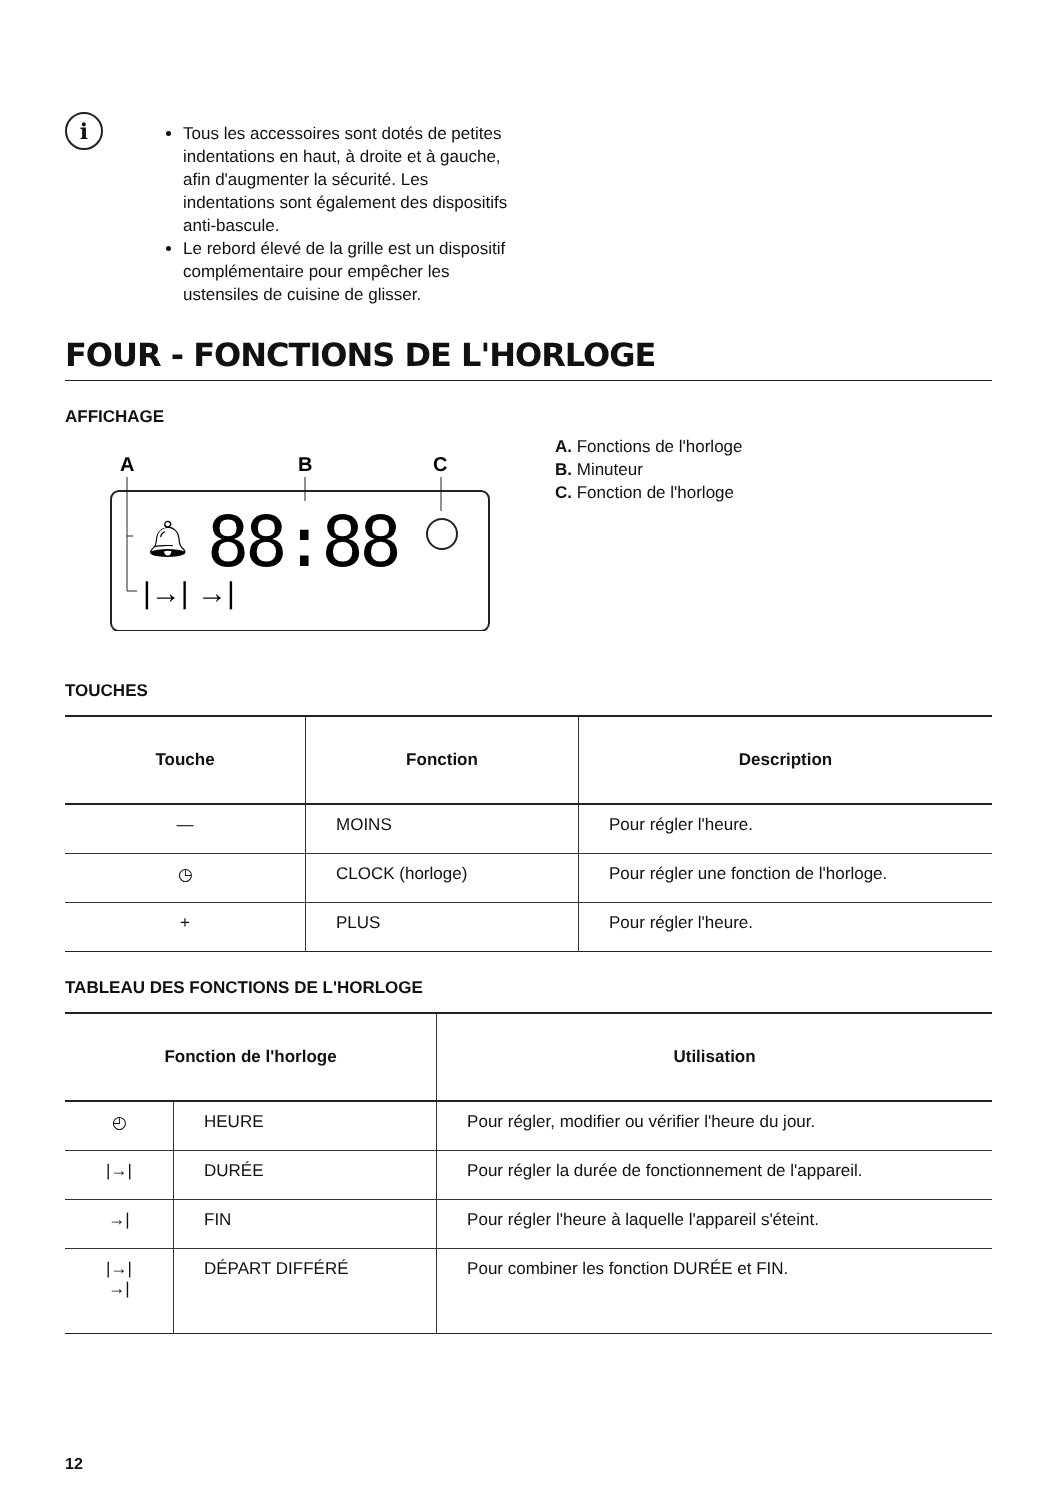i
Tous les accessoires sont dotés de petites indentations en haut, à droite et à gauche, afin d'augmenter la sécurité. Les indentations sont également des dispositifs anti-bascule.
Le rebord élevé de la grille est un dispositif complémentaire pour empêcher les ustensiles de cuisine de glisser.
FOUR - FONCTIONS DE L'HORLOGE
AFFICHAGE
A
B
C
🔔︎
88:88
|→| →|
A. Fonctions de l'horloge
B. Minuteur
C. Fonction de l'horloge
TOUCHES
| Touche | Fonction | Description |
| --- | --- | --- |
| — | MOINS | Pour régler l'heure. |
| ◷ | CLOCK (horloge) | Pour régler une fonction de l'horloge. |
| + | PLUS | Pour régler l'heure. |
TABLEAU DES FONCTIONS DE L'HORLOGE
| Fonction de l'horloge | | Utilisation |
| --- | --- | --- |
| ◴ | HEURE | Pour régler, modifier ou vérifier l'heure du jour. |
| /→/ | DURÉE | Pour régler la durée de fonctionnement de l'appareil. |
| →/ | FIN | Pour régler l'heure à laquelle l'appareil s'éteint. |
| /→/ →/ | DÉPART DIFFÉRÉ | Pour combiner les fonction DURÉE et FIN. |
12